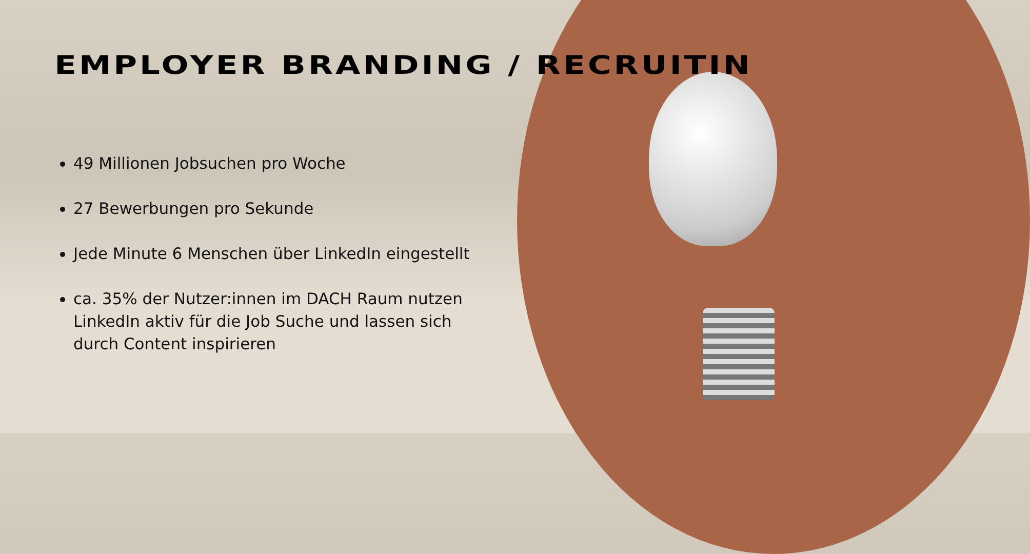EMPLOYER BRANDING / RECRUITIN
49 Millionen Jobsuchen pro Woche
27 Bewerbungen pro Sekunde
Jede Minute 6 Menschen über LinkedIn eingestellt
ca. 35% der Nutzer:innen im DACH Raum nutzen LinkedIn aktiv für die Job Suche und lassen sich durch Content inspirieren